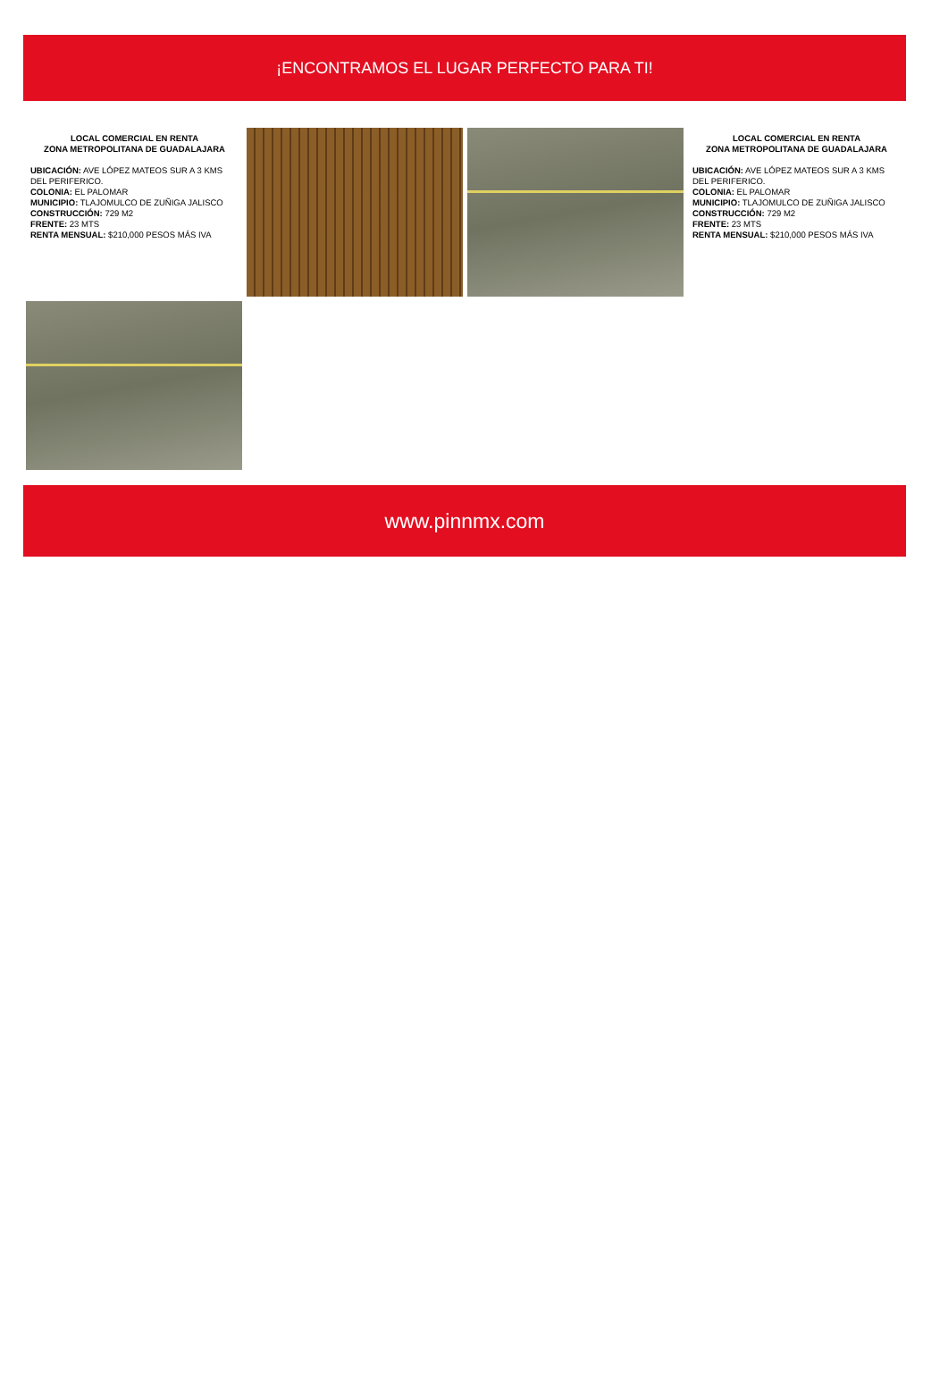¡ENCONTRAMOS EL LUGAR PERFECTO PARA TI!
LOCAL COMERCIAL EN RENTA
ZONA METROPOLITANA DE GUADALAJARA
UBICACIÓN: AVE LÓPEZ MATEOS SUR A 3 KMS DEL PERIFERICO.
COLONIA: EL PALOMAR
MUNICIPIO: TLAJOMULCO DE ZUÑIGA JALISCO
CONSTRUCCIÓN: 729 M2
FRENTE: 23 MTS
RENTA MENSUAL: $210,000 PESOS MÁS IVA
LOCAL COMERCIAL EN RENTA
ZONA METROPOLITANA DE GUADALAJARA
UBICACIÓN: AVE LÓPEZ MATEOS SUR A 3 KMS DEL PERIFERICO.
COLONIA: EL PALOMAR
MUNICIPIO: TLAJOMULCO DE ZUÑIGA JALISCO
CONSTRUCCIÓN: 729 M2
FRENTE: 23 MTS
RENTA MENSUAL: $210,000 PESOS MÁS IVA
www.pinnmx.com